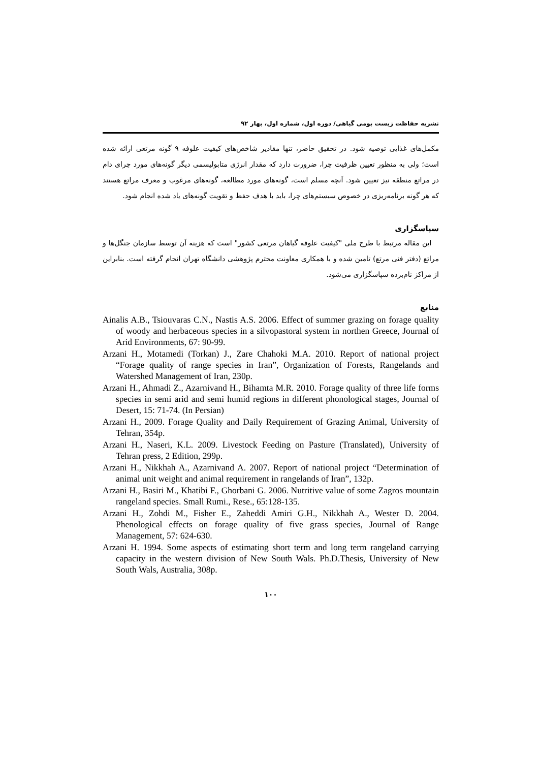نشریه حفاظت زیست بومی گیاهی/ دوره اول، شماره اول، بهار ۹۲
مکمل‌های غذایی توصیه شود. در تحقیق حاضر، تنها مقادیر شاخص‌های کیفیت علوفه ۹ گونه مرتعی ارائه شده است؛ ولی به منظور تعیین ظرفیت چرا، ضرورت دارد که مقدار انرژی متابولیسمی دیگر گونه‌های مورد چرای دام در مراتع منطقه نیز تعیین شود. آنچه مسلم است، گونه‌های مورد مطالعه، گونه‌های مرغوب و معرف مراتع هستند که هر گونه برنامه‌ریزی در خصوص سیستم‌های چرا، باید با هدف حفظ و تقویت گونه‌های یاد شده انجام شود.
سپاسگزاری
این مقاله مرتبط با طرح ملی "کیفیت علوفه گیاهان مرتعی کشور" است که هزینه آن توسط سازمان جنگل‌ها و مراتع (دفتر فنی مرتع) تامین شده و با همکاری معاونت محترم پژوهشی دانشگاه تهران انجام گرفته است. بنابراین از مراکز نام‌برده سپاسگزاری می‌شود.
منابع
Ainalis A.B., Tsiouvaras C.N., Nastis A.S. 2006. Effect of summer grazing on forage quality of woody and herbaceous species in a silvopastoral system in northen Greece, Journal of Arid Environments, 67: 90-99.
Arzani H., Motamedi (Torkan) J., Zare Chahoki M.A. 2010. Report of national project “Forage quality of range species in Iran”, Organization of Forests, Rangelands and Watershed Management of Iran, 230p.
Arzani H., Ahmadi Z., Azarnivand H., Bihamta M.R. 2010. Forage quality of three life forms species in semi arid and semi humid regions in different phonological stages, Journal of Desert, 15: 71-74. (In Persian)
Arzani H., 2009. Forage Quality and Daily Requirement of Grazing Animal, University of Tehran, 354p.
Arzani H., Naseri, K.L. 2009. Livestock Feeding on Pasture (Translated), University of Tehran press, 2 Edition, 299p.
Arzani H., Nikkhah A., Azarnivand A. 2007. Report of national project “Determination of animal unit weight and animal requirement in rangelands of Iran”, 132p.
Arzani H., Basiri M., Khatibi F., Ghorbani G. 2006. Nutritive value of some Zagros mountain rangeland species. Small Rumi., Rese., 65:128-135.
Arzani H., Zohdi M., Fisher E., Zaheddi Amiri G.H., Nikkhah A., Wester D. 2004. Phenological effects on forage quality of five grass species, Journal of Range Management, 57: 624-630.
Arzani H. 1994. Some aspects of estimating short term and long term rangeland carrying capacity in the western division of New South Wals. Ph.D.Thesis, University of New South Wals, Australia, 308p.
۱۰۰